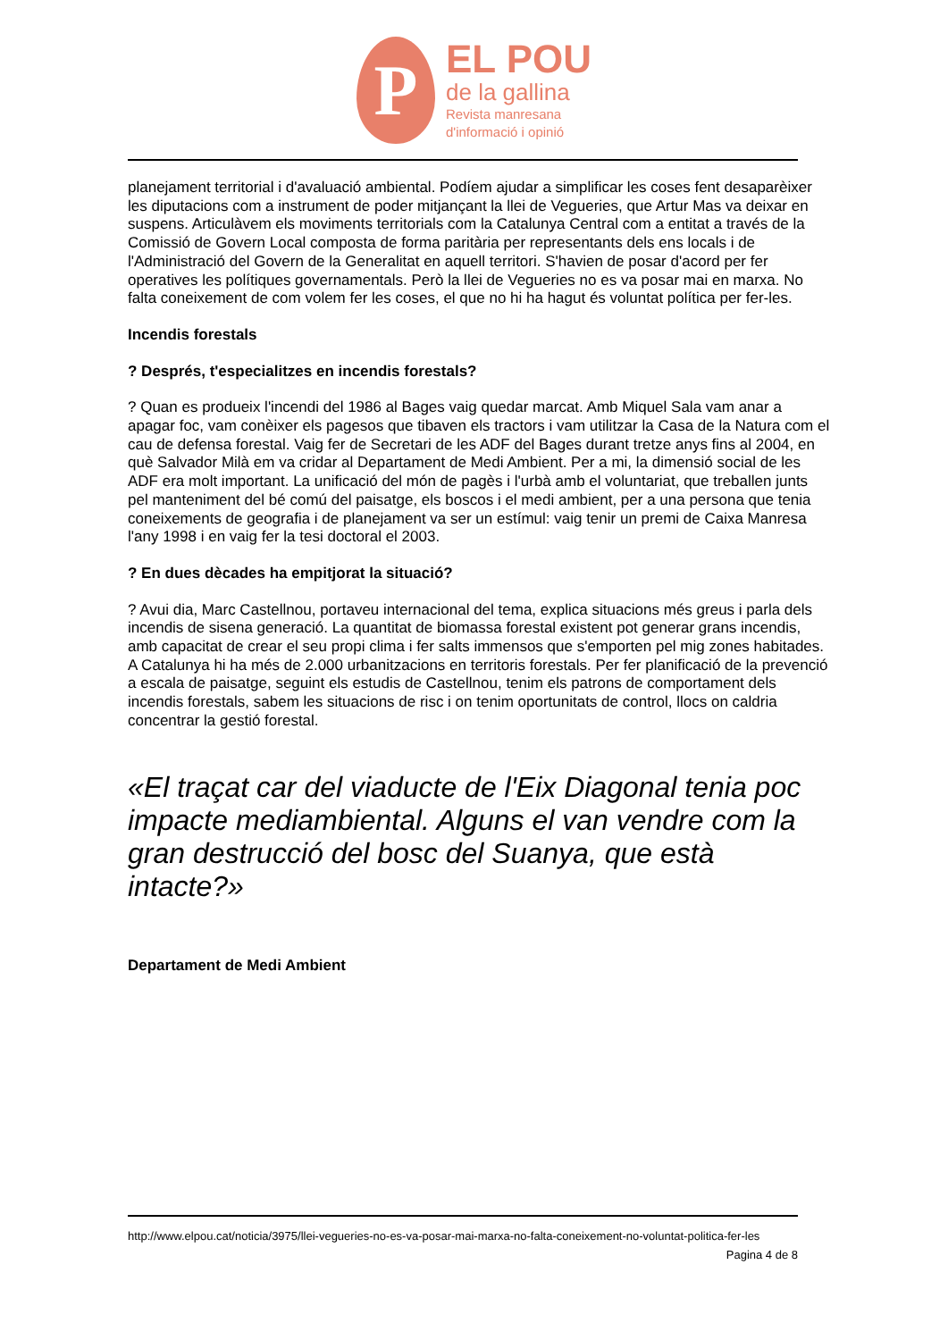P
EL POU
de la gallina
Revista manresana
d'informació i opinió
planejament territorial i d'avaluació ambiental. Podíem ajudar a simplificar les coses fent desaparèixer les diputacions com a instrument de poder mitjançant la llei de Vegueries, que Artur Mas va deixar en suspens. Articulàvem els moviments territorials com la Catalunya Central com a entitat a través de la Comissió de Govern Local composta de forma paritària per representants dels ens locals i de l'Administració del Govern de la Generalitat en aquell territori. S'havien de posar d'acord per fer operatives les polítiques governamentals. Però la llei de Vegueries no es va posar mai en marxa. No falta coneixement de com volem fer les coses, el que no hi ha hagut és voluntat política per fer-les.
Incendis forestals
? Després, t'especialitzes en incendis forestals?
? Quan es produeix l'incendi del 1986 al Bages vaig quedar marcat. Amb Miquel Sala vam anar a apagar foc, vam conèixer els pagesos que tibaven els tractors i vam utilitzar la Casa de la Natura com el cau de defensa forestal. Vaig fer de Secretari de les ADF del Bages durant tretze anys fins al 2004, en què Salvador Milà em va cridar al Departament de Medi Ambient. Per a mi, la dimensió social de les ADF era molt important. La unificació del món de pagès i l'urbà amb el voluntariat, que treballen junts pel manteniment del bé comú del paisatge, els boscos i el medi ambient, per a una persona que tenia coneixements de geografia i de planejament va ser un estímul: vaig tenir un premi de Caixa Manresa l'any 1998 i en vaig fer la tesi doctoral el 2003.
? En dues dècades ha empitjorat la situació?
? Avui dia, Marc Castellnou, portaveu internacional del tema, explica situacions més greus i parla dels incendis de sisena generació. La quantitat de biomassa forestal existent pot generar grans incendis, amb capacitat de crear el seu propi clima i fer salts immensos que s'emporten pel mig zones habitades. A Catalunya hi ha més de 2.000 urbanitzacions en territoris forestals. Per fer planificació de la prevenció a escala de paisatge, seguint els estudis de Castellnou, tenim els patrons de comportament dels incendis forestals, sabem les situacions de risc i on tenim oportunitats de control, llocs on caldria concentrar la gestió forestal.
«El traçat car del viaducte de l'Eix Diagonal tenia poc impacte mediambiental. Alguns el van vendre com la gran destrucció del bosc del Suanya, que està intacte?»
Departament de Medi Ambient
http://www.elpou.cat/noticia/3975/llei-vegueries-no-es-va-posar-mai-marxa-no-falta-coneixement-no-voluntat-politica-fer-les
Pagina 4 de 8